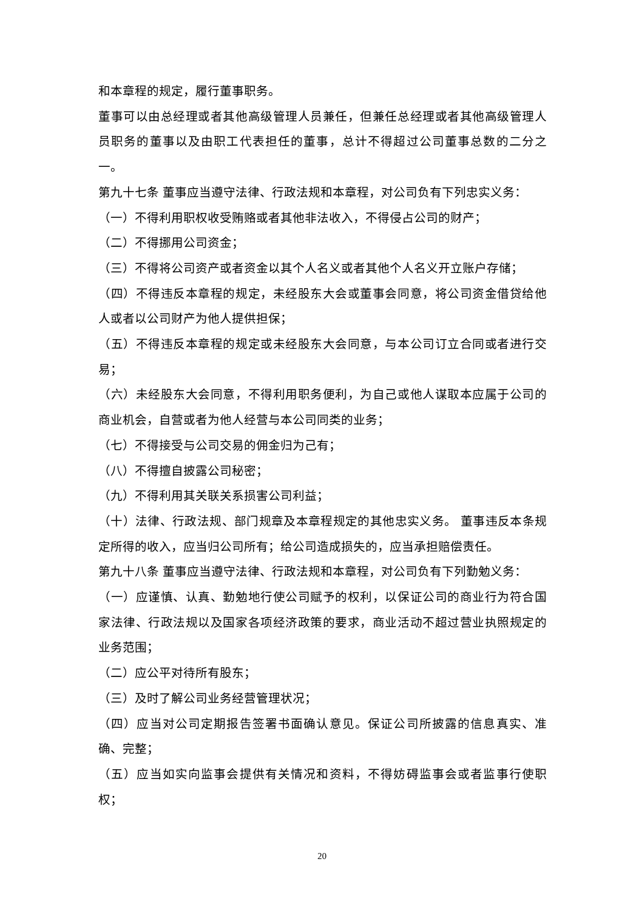和本章程的规定，履行董事职务。
董事可以由总经理或者其他高级管理人员兼任，但兼任总经理或者其他高级管理人员职务的董事以及由职工代表担任的董事，总计不得超过公司董事总数的二分之一。
第九十七条 董事应当遵守法律、行政法规和本章程，对公司负有下列忠实义务：
（一）不得利用职权收受贿赂或者其他非法收入，不得侵占公司的财产；
（二）不得挪用公司资金；
（三）不得将公司资产或者资金以其个人名义或者其他个人名义开立账户存储；
（四）不得违反本章程的规定，未经股东大会或董事会同意，将公司资金借贷给他人或者以公司财产为他人提供担保；
（五）不得违反本章程的规定或未经股东大会同意，与本公司订立合同或者进行交易；
（六）未经股东大会同意，不得利用职务便利，为自己或他人谋取本应属于公司的商业机会，自营或者为他人经营与本公司同类的业务；
（七）不得接受与公司交易的佣金归为己有；
（八）不得擅自披露公司秘密；
（九）不得利用其关联关系损害公司利益；
（十）法律、行政法规、部门规章及本章程规定的其他忠实义务。 董事违反本条规定所得的收入，应当归公司所有；给公司造成损失的，应当承担赔偿责任。
第九十八条 董事应当遵守法律、行政法规和本章程，对公司负有下列勤勉义务：
（一）应谨慎、认真、勤勉地行使公司赋予的权利，以保证公司的商业行为符合国家法律、行政法规以及国家各项经济政策的要求，商业活动不超过营业执照规定的业务范围；
（二）应公平对待所有股东；
（三）及时了解公司业务经营管理状况；
（四）应当对公司定期报告签署书面确认意见。保证公司所披露的信息真实、准确、完整；
（五）应当如实向监事会提供有关情况和资料，不得妨碍监事会或者监事行使职权；
20